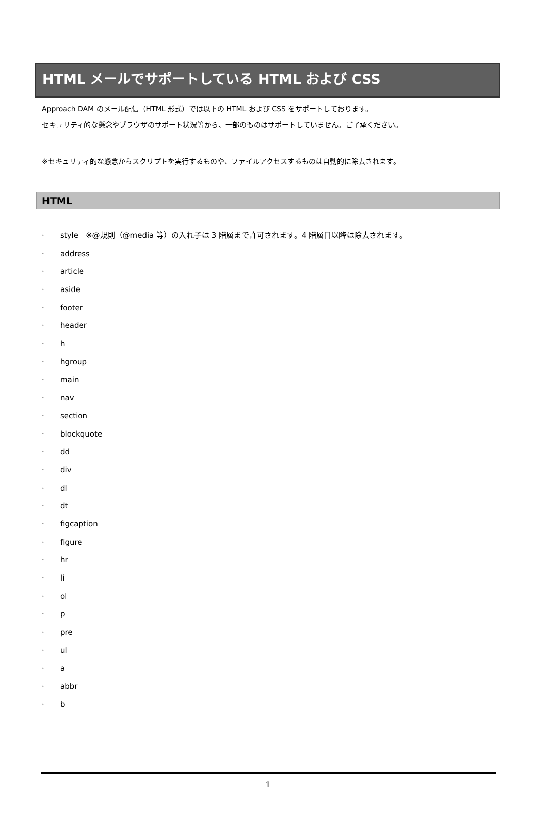HTML メールでサポートしている HTML および CSS
Approach DAM のメール配信（HTML 形式）では以下の HTML および CSS をサポートしております。
セキュリティ的な懸念やブラウザのサポート状況等から、一部のものはサポートしていません。ご了承ください。
※セキュリティ的な懸念からスクリプトを実行するものや、ファイルアクセスするものは自動的に除去されます。
HTML
· style　※@規則（@media 等）の入れ子は 3 階層まで許可されます。4 階層目以降は除去されます。
· address
· article
· aside
· footer
· header
· h
· hgroup
· main
· nav
· section
· blockquote
· dd
· div
· dl
· dt
· figcaption
· figure
· hr
· li
· ol
· p
· pre
· ul
· a
· abbr
· b
1